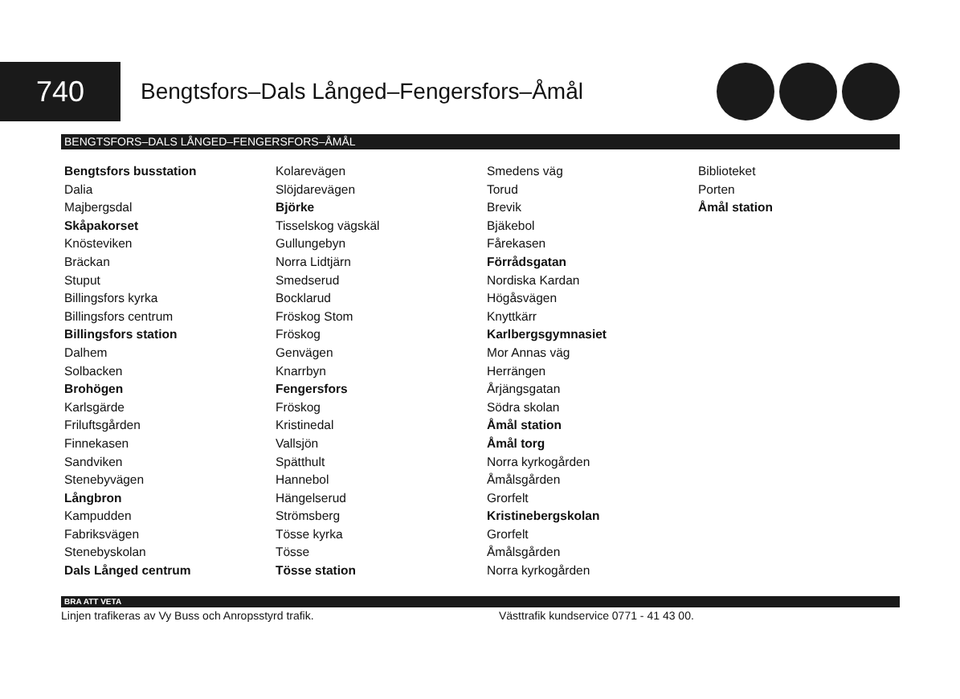740
Bengtsfors–Dals Långed–Fengersfors–Åmål
BENGTSFORS–DALS LÅNGED–FENGERSFORS–ÅMÅL
Bengtsfors busstation
Dalia
Majbergsdal
Skåpakorset
Knösteviken
Bräckan
Stuput
Billingsfors kyrka
Billingsfors centrum
Billingsfors station
Dalhem
Solbacken
Brohögen
Karlsgärde
Friluftsgården
Finnekasen
Sandviken
Stenebyvägen
Långbron
Kampudden
Fabriksvägen
Stenebyskolan
Dals Långed centrum
Kolarevägen
Slöjdarevägen
Björke
Tisselskog vägskäl
Gullungebyn
Norra Lidtjärn
Smedserud
Bocklarud
Fröskog Stom
Fröskog
Genvägen
Knarrbyn
Fengersfors
Fröskog
Kristinedal
Vallsjön
Spätthult
Hannebol
Hängelserud
Strömsberg
Tösse kyrka
Tösse
Tösse station
Smedens väg
Torud
Brevik
Bjäkebol
Fårekasen
Förrådsgatan
Nordiska Kardan
Högåsvägen
Knyttkärr
Karlbergsgymnasiet
Mor Annas väg
Herrängen
Årjängsgatan
Södra skolan
Åmål station
Åmål torg
Norra kyrkogården
Åmålsgården
Grorfelt
Kristinebergskolan
Grorfelt
Åmålsgården
Norra kyrkogården
Biblioteket
Porten
Åmål station
BRA ATT VETA
Linjen trafikeras av Vy Buss och Anropsstyrd trafik. Västtrafik kundservice 0771 - 41 43 00.